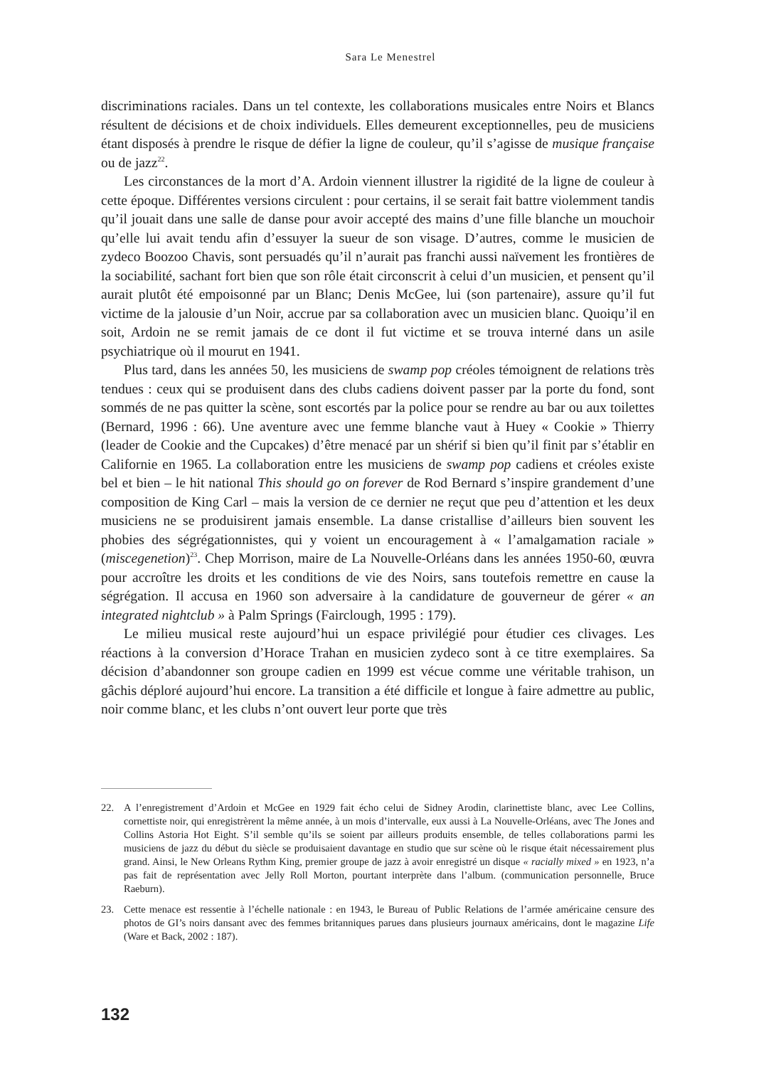Sara Le Menestrel
discriminations raciales. Dans un tel contexte, les collaborations musicales entre Noirs et Blancs résultent de décisions et de choix individuels. Elles demeurent exceptionnelles, peu de musiciens étant disposés à prendre le risque de défier la ligne de couleur, qu’il s’agisse de musique française ou de jazz<sup>22</sup>.
Les circonstances de la mort d’A. Ardoin viennent illustrer la rigidité de la ligne de couleur à cette époque. Différentes versions circulent : pour certains, il se serait fait battre violemment tandis qu’il jouait dans une salle de danse pour avoir accepté des mains d’une fille blanche un mouchoir qu’elle lui avait tendu afin d’essuyer la sueur de son visage. D’autres, comme le musicien de zydeco Boozoo Chavis, sont persuadés qu’il n’aurait pas franchi aussi naïvement les frontières de la sociabilité, sachant fort bien que son rôle était circonscrit à celui d’un musicien, et pensent qu’il aurait plutôt été empoisonné par un Blanc; Denis McGee, lui (son partenaire), assure qu’il fut victime de la jalousie d’un Noir, accrue par sa collaboration avec un musicien blanc. Quoiqu’il en soit, Ardoin ne se remit jamais de ce dont il fut victime et se trouva interné dans un asile psychiatrique où il mourut en 1941.
Plus tard, dans les années 50, les musiciens de swamp pop créoles témoignent de relations très tendues : ceux qui se produisent dans des clubs cadiens doivent passer par la porte du fond, sont sommés de ne pas quitter la scène, sont escortés par la police pour se rendre au bar ou aux toilettes (Bernard, 1996 : 66). Une aventure avec une femme blanche vaut à Huey « Cookie » Thierry (leader de Cookie and the Cupcakes) d’être menacé par un shérif si bien qu’il finit par s’établir en Californie en 1965. La collaboration entre les musiciens de swamp pop cadiens et créoles existe bel et bien – le hit national This should go on forever de Rod Bernard s’inspire grandement d’une composition de King Carl – mais la version de ce dernier ne reçut que peu d’attention et les deux musiciens ne se produisirent jamais ensemble. La danse cristallise d’ailleurs bien souvent les phobies des ségrégationnistes, qui y voient un encouragement à « l’amalgamation raciale » (miscegenetion)<sup>23</sup>. Chep Morrison, maire de La Nouvelle-Orléans dans les années 1950-60, œuvra pour accroître les droits et les conditions de vie des Noirs, sans toutefois remettre en cause la ségrégation. Il accusa en 1960 son adversaire à la candidature de gouverneur de gérer « an integrated nightclub » à Palm Springs (Fairclough, 1995 : 179).
Le milieu musical reste aujourd’hui un espace privilégié pour étudier ces clivages. Les réactions à la conversion d’Horace Trahan en musicien zydeco sont à ce titre exemplaires. Sa décision d’abandonner son groupe cadien en 1999 est vécue comme une véritable trahison, un gâchis déploré aujourd’hui encore. La transition a été difficile et longue à faire admettre au public, noir comme blanc, et les clubs n’ont ouvert leur porte que très
22. A l’enregistrement d’Ardoin et McGee en 1929 fait écho celui de Sidney Arodin, clarinettiste blanc, avec Lee Collins, cornettiste noir, qui enregistrèrent la même année, à un mois d’intervalle, eux aussi à La Nouvelle-Orléans, avec The Jones and Collins Astoria Hot Eight. S’il semble qu’ils se soient par ailleurs produits ensemble, de telles collaborations parmi les musiciens de jazz du début du siècle se produisaient davantage en studio que sur scène où le risque était nécessairement plus grand. Ainsi, le New Orleans Rythm King, premier groupe de jazz à avoir enregistré un disque « racially mixed » en 1923, n’a pas fait de représentation avec Jelly Roll Morton, pourtant interprète dans l’album. (communication personnelle, Bruce Raeburn).
23. Cette menace est ressentie à l’échelle nationale : en 1943, le Bureau of Public Relations de l’armée américaine censure des photos de GI’s noirs dansant avec des femmes britanniques parues dans plusieurs journaux américains, dont le magazine Life (Ware et Back, 2002 : 187).
132